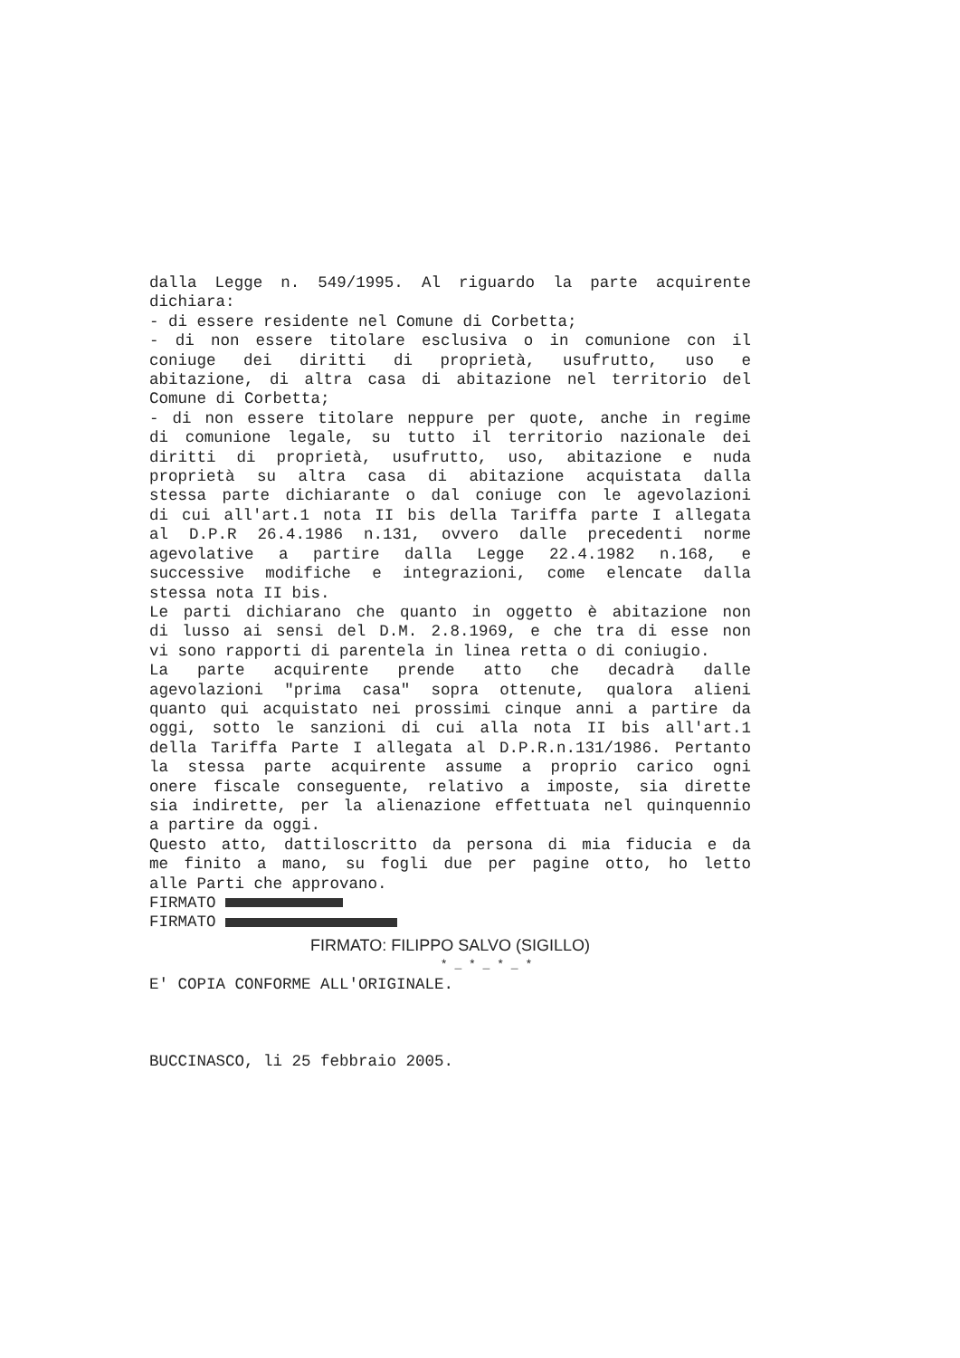dalla Legge n. 549/1995. Al riguardo la parte acquirente
dichiara:
- di essere residente nel Comune di Corbetta;
- di non essere titolare esclusiva o in comunione con il
coniuge dei diritti di proprietà, usufrutto, uso e
abitazione, di altra casa di abitazione nel territorio del
Comune di Corbetta;
- di non essere titolare neppure per quote, anche in regime
di comunione legale, su tutto il territorio nazionale dei
diritti di proprietà, usufrutto, uso, abitazione e nuda
proprietà su altra casa di abitazione acquistata dalla
stessa parte dichiarante o dal coniuge con le agevolazioni
di cui all'art.1 nota II bis della Tariffa parte I allegata
al D.P.R 26.4.1986 n.131, ovvero dalle precedenti norme
agevolative a partire dalla Legge 22.4.1982 n.168, e
successive modifiche e integrazioni, come elencate dalla
stessa nota II bis.
Le parti dichiarano che quanto in oggetto è abitazione non
di lusso ai sensi del D.M. 2.8.1969, e che tra di esse non
vi sono rapporti di parentela in linea retta o di coniugio.
La parte acquirente prende atto che decadrà dalle
agevolazioni "prima casa" sopra ottenute, qualora alieni
quanto qui acquistato nei prossimi cinque anni a partire da
oggi, sotto le sanzioni di cui alla nota II bis all'art.1
della Tariffa Parte I allegata al D.P.R.n.131/1986. Pertanto
la stessa parte acquirente assume a proprio carico ogni
onere fiscale conseguente, relativo a imposte, sia dirette
sia indirette, per la alienazione effettuata nel quinquennio
a partire da oggi.
Questo atto, dattiloscritto da persona di mia fiducia e da
me finito a mano, su fogli due per pagine otto, ho letto
alle Parti che approvano.
FIRMATO
FIRMATO
FIRMATO: FILIPPO SALVO (SIGILLO)
* _ * _ * _ *
E' COPIA CONFORME ALL'ORIGINALE.
BUCCINASCO, li 25 febbraio 2005.